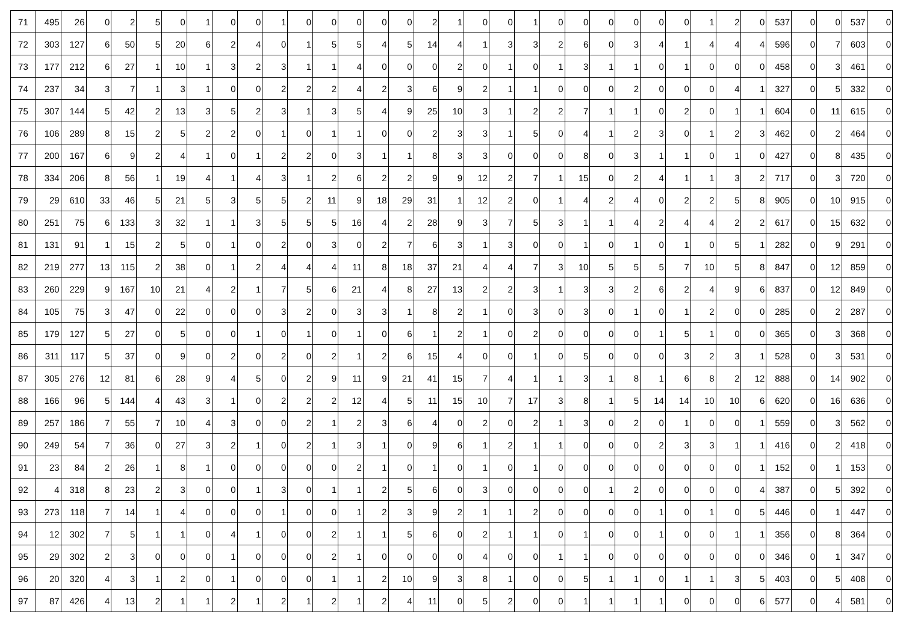| 71 | 495 | 26 | 0 | 2 | 5 | 0 | 1 | 0 | 0 | 1 | 0 | 0 | 0 | 0 | 0 | 2 | 1 | 0 | 0 | 1 | 0 | 0 | 0 | 0 | 0 | 0 | 1 | 2 | 0 | 537 | 0 | 0 | 537 | 0 |
| 72 | 303 | 127 | 6 | 50 | 5 | 20 | 6 | 2 | 4 | 0 | 1 | 5 | 5 | 4 | 5 | 14 | 4 | 1 | 3 | 3 | 2 | 6 | 0 | 3 | 4 | 1 | 4 | 4 | 4 | 596 | 0 | 7 | 603 | 0 |
| 73 | 177 | 212 | 6 | 27 | 1 | 10 | 1 | 3 | 2 | 3 | 1 | 1 | 4 | 0 | 0 | 0 | 2 | 0 | 1 | 0 | 1 | 3 | 1 | 1 | 0 | 1 | 0 | 0 | 0 | 458 | 0 | 3 | 461 | 0 |
| 74 | 237 | 34 | 3 | 7 | 1 | 3 | 1 | 0 | 0 | 2 | 2 | 2 | 4 | 2 | 3 | 6 | 9 | 2 | 1 | 1 | 0 | 0 | 0 | 2 | 0 | 0 | 0 | 4 | 1 | 327 | 0 | 5 | 332 | 0 |
| 75 | 307 | 144 | 5 | 42 | 2 | 13 | 3 | 5 | 2 | 3 | 1 | 3 | 5 | 4 | 9 | 25 | 10 | 3 | 1 | 2 | 2 | 7 | 1 | 1 | 0 | 2 | 0 | 1 | 1 | 604 | 0 | 11 | 615 | 0 |
| 76 | 106 | 289 | 8 | 15 | 2 | 5 | 2 | 2 | 0 | 1 | 0 | 1 | 1 | 0 | 0 | 2 | 3 | 3 | 1 | 5 | 0 | 4 | 1 | 2 | 3 | 0 | 1 | 2 | 3 | 462 | 0 | 2 | 464 | 0 |
| 77 | 200 | 167 | 6 | 9 | 2 | 4 | 1 | 0 | 1 | 2 | 2 | 0 | 3 | 1 | 1 | 8 | 3 | 3 | 0 | 0 | 0 | 8 | 0 | 3 | 1 | 1 | 0 | 1 | 0 | 427 | 0 | 8 | 435 | 0 |
| 78 | 334 | 206 | 8 | 56 | 1 | 19 | 4 | 1 | 4 | 3 | 1 | 2 | 6 | 2 | 2 | 9 | 9 | 12 | 2 | 7 | 1 | 15 | 0 | 2 | 4 | 1 | 1 | 3 | 2 | 717 | 0 | 3 | 720 | 0 |
| 79 | 29 | 610 | 33 | 46 | 5 | 21 | 5 | 3 | 5 | 5 | 2 | 11 | 9 | 18 | 29 | 31 | 1 | 12 | 2 | 0 | 1 | 4 | 2 | 4 | 0 | 2 | 2 | 5 | 8 | 905 | 0 | 10 | 915 | 0 |
| 80 | 251 | 75 | 6 | 133 | 3 | 32 | 1 | 1 | 3 | 5 | 5 | 5 | 16 | 4 | 2 | 28 | 9 | 3 | 7 | 5 | 3 | 1 | 1 | 4 | 2 | 4 | 4 | 2 | 2 | 617 | 0 | 15 | 632 | 0 |
| 81 | 131 | 91 | 1 | 15 | 2 | 5 | 0 | 1 | 0 | 2 | 0 | 3 | 0 | 2 | 7 | 6 | 3 | 1 | 3 | 0 | 0 | 1 | 0 | 1 | 0 | 1 | 0 | 5 | 1 | 282 | 0 | 9 | 291 | 0 |
| 82 | 219 | 277 | 13 | 115 | 2 | 38 | 0 | 1 | 2 | 4 | 4 | 4 | 11 | 8 | 18 | 37 | 21 | 4 | 4 | 7 | 3 | 10 | 5 | 5 | 5 | 7 | 10 | 5 | 8 | 847 | 0 | 12 | 859 | 0 |
| 83 | 260 | 229 | 9 | 167 | 10 | 21 | 4 | 2 | 1 | 7 | 5 | 6 | 21 | 4 | 8 | 27 | 13 | 2 | 2 | 3 | 1 | 3 | 3 | 2 | 6 | 2 | 4 | 9 | 6 | 837 | 0 | 12 | 849 | 0 |
| 84 | 105 | 75 | 3 | 47 | 0 | 22 | 0 | 0 | 0 | 3 | 2 | 0 | 3 | 3 | 1 | 8 | 2 | 1 | 0 | 3 | 0 | 3 | 0 | 1 | 0 | 1 | 2 | 0 | 0 | 285 | 0 | 2 | 287 | 0 |
| 85 | 179 | 127 | 5 | 27 | 0 | 5 | 0 | 0 | 1 | 0 | 1 | 0 | 1 | 0 | 6 | 1 | 2 | 1 | 0 | 2 | 0 | 0 | 0 | 0 | 1 | 5 | 1 | 0 | 0 | 365 | 0 | 3 | 368 | 0 |
| 86 | 311 | 117 | 5 | 37 | 0 | 9 | 0 | 2 | 0 | 2 | 0 | 2 | 1 | 2 | 6 | 15 | 4 | 0 | 0 | 1 | 0 | 5 | 0 | 0 | 0 | 3 | 2 | 3 | 1 | 528 | 0 | 3 | 531 | 0 |
| 87 | 305 | 276 | 12 | 81 | 6 | 28 | 9 | 4 | 5 | 0 | 2 | 9 | 11 | 9 | 21 | 41 | 15 | 7 | 4 | 1 | 1 | 3 | 1 | 8 | 1 | 6 | 8 | 2 | 12 | 888 | 0 | 14 | 902 | 0 |
| 88 | 166 | 96 | 5 | 144 | 4 | 43 | 3 | 1 | 0 | 2 | 2 | 2 | 12 | 4 | 5 | 11 | 15 | 10 | 7 | 17 | 3 | 8 | 1 | 5 | 14 | 14 | 10 | 10 | 6 | 620 | 0 | 16 | 636 | 0 |
| 89 | 257 | 186 | 7 | 55 | 7 | 10 | 4 | 3 | 0 | 0 | 2 | 1 | 2 | 3 | 6 | 4 | 0 | 2 | 0 | 2 | 1 | 3 | 0 | 2 | 0 | 1 | 0 | 0 | 1 | 559 | 0 | 3 | 562 | 0 |
| 90 | 249 | 54 | 7 | 36 | 0 | 27 | 3 | 2 | 1 | 0 | 2 | 1 | 3 | 1 | 0 | 9 | 6 | 1 | 2 | 1 | 1 | 0 | 0 | 0 | 2 | 3 | 3 | 1 | 1 | 416 | 0 | 2 | 418 | 0 |
| 91 | 23 | 84 | 2 | 26 | 1 | 8 | 1 | 0 | 0 | 0 | 0 | 0 | 2 | 1 | 0 | 1 | 0 | 1 | 0 | 1 | 0 | 0 | 0 | 0 | 0 | 0 | 0 | 0 | 1 | 152 | 0 | 1 | 153 | 0 |
| 92 | 4 | 318 | 8 | 23 | 2 | 3 | 0 | 0 | 1 | 3 | 0 | 1 | 1 | 2 | 5 | 6 | 0 | 3 | 0 | 0 | 0 | 0 | 1 | 2 | 0 | 0 | 0 | 0 | 4 | 387 | 0 | 5 | 392 | 0 |
| 93 | 273 | 118 | 7 | 14 | 1 | 4 | 0 | 0 | 0 | 1 | 0 | 0 | 1 | 2 | 3 | 9 | 2 | 1 | 1 | 2 | 0 | 0 | 0 | 0 | 1 | 0 | 1 | 0 | 5 | 446 | 0 | 1 | 447 | 0 |
| 94 | 12 | 302 | 7 | 5 | 1 | 1 | 0 | 4 | 1 | 0 | 0 | 2 | 1 | 1 | 5 | 6 | 0 | 2 | 1 | 1 | 0 | 1 | 0 | 0 | 1 | 0 | 0 | 1 | 1 | 356 | 0 | 8 | 364 | 0 |
| 95 | 29 | 302 | 2 | 3 | 0 | 0 | 0 | 1 | 0 | 0 | 0 | 2 | 1 | 0 | 0 | 0 | 0 | 4 | 0 | 0 | 1 | 1 | 0 | 0 | 0 | 0 | 0 | 0 | 0 | 346 | 0 | 1 | 347 | 0 |
| 96 | 20 | 320 | 4 | 3 | 1 | 2 | 0 | 1 | 0 | 0 | 0 | 1 | 1 | 2 | 10 | 9 | 3 | 8 | 1 | 0 | 0 | 5 | 1 | 1 | 0 | 1 | 1 | 3 | 5 | 403 | 0 | 5 | 408 | 0 |
| 97 | 87 | 426 | 4 | 13 | 2 | 1 | 1 | 2 | 1 | 2 | 1 | 2 | 1 | 2 | 4 | 11 | 0 | 5 | 2 | 0 | 0 | 1 | 1 | 1 | 1 | 0 | 0 | 0 | 6 | 577 | 0 | 4 | 581 | 0 |